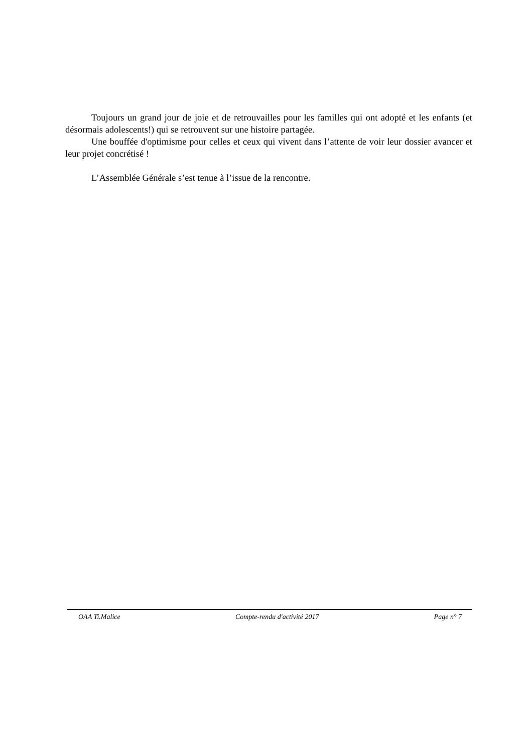Toujours un grand jour de joie et de retrouvailles pour les familles qui ont adopté et les enfants (et désormais adolescents!) qui se retrouvent sur une histoire partagée.
Une bouffée d'optimisme pour celles et ceux qui vivent dans l’attente de voir leur dossier avancer et leur projet concrétisé !
L’Assemblée Générale s’est tenue à l’issue de la rencontre.
OAA Ti.Malice Compte-rendu d'activité 2017 Page n° 7